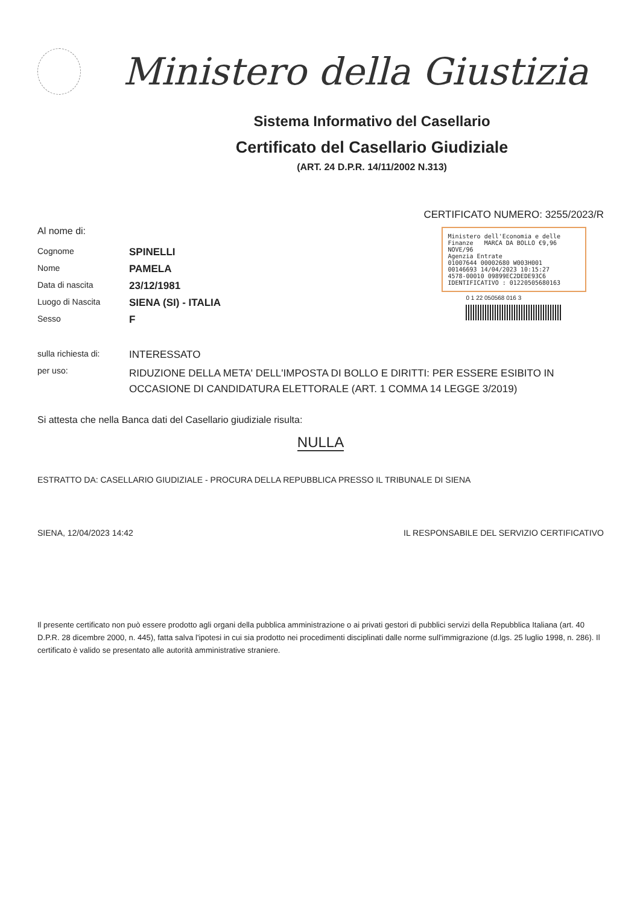Ministero della Giustizia
Sistema Informativo del Casellario
Certificato del Casellario Giudiziale
(ART. 24 D.P.R. 14/11/2002 N.313)
Al nome di:
Cognome
SPINELLI
Nome
PAMELA
Data di nascita
23/12/1981
Luogo di Nascita
SIENA (SI) - ITALIA
Sesso
F
CERTIFICATO NUMERO: 3255/2023/R
Ministero dell'Economia e delle Finanze MARCA DA BOLLO €9,96 NOVE/96
Agenzia Entrate
01007644 00002680 W003H001
00146693 14/04/2023 10:15:27
4578-00010 09899EC2DEDE93C6
IDENTIFICATIVO : 01220505680163
0 1 22 050568 016 3
sulla richiesta di:
INTERESSATO
per uso:
RIDUZIONE DELLA META' DELL'IMPOSTA DI BOLLO E DIRITTI: PER ESSERE ESIBITO IN OCCASIONE DI CANDIDATURA ELETTORALE (ART. 1 COMMA 14 LEGGE 3/2019)
Si attesta che nella Banca dati del Casellario giudiziale risulta:
NULLA
ESTRATTO DA: CASELLARIO GIUDIZIALE - PROCURA DELLA REPUBBLICA PRESSO IL TRIBUNALE DI SIENA
SIENA, 12/04/2023 14:42 IL RESPONSABILE DEL SERVIZIO CERTIFICATIVO
Il presente certificato non può essere prodotto agli organi della pubblica amministrazione o ai privati gestori di pubblici servizi della Repubblica Italiana (art. 40 D.P.R. 28 dicembre 2000, n. 445), fatta salva l'ipotesi in cui sia prodotto nei procedimenti disciplinati dalle norme sull'immigrazione (d.lgs. 25 luglio 1998, n. 286). Il certificato è valido se presentato alle autorità amministrative straniere.